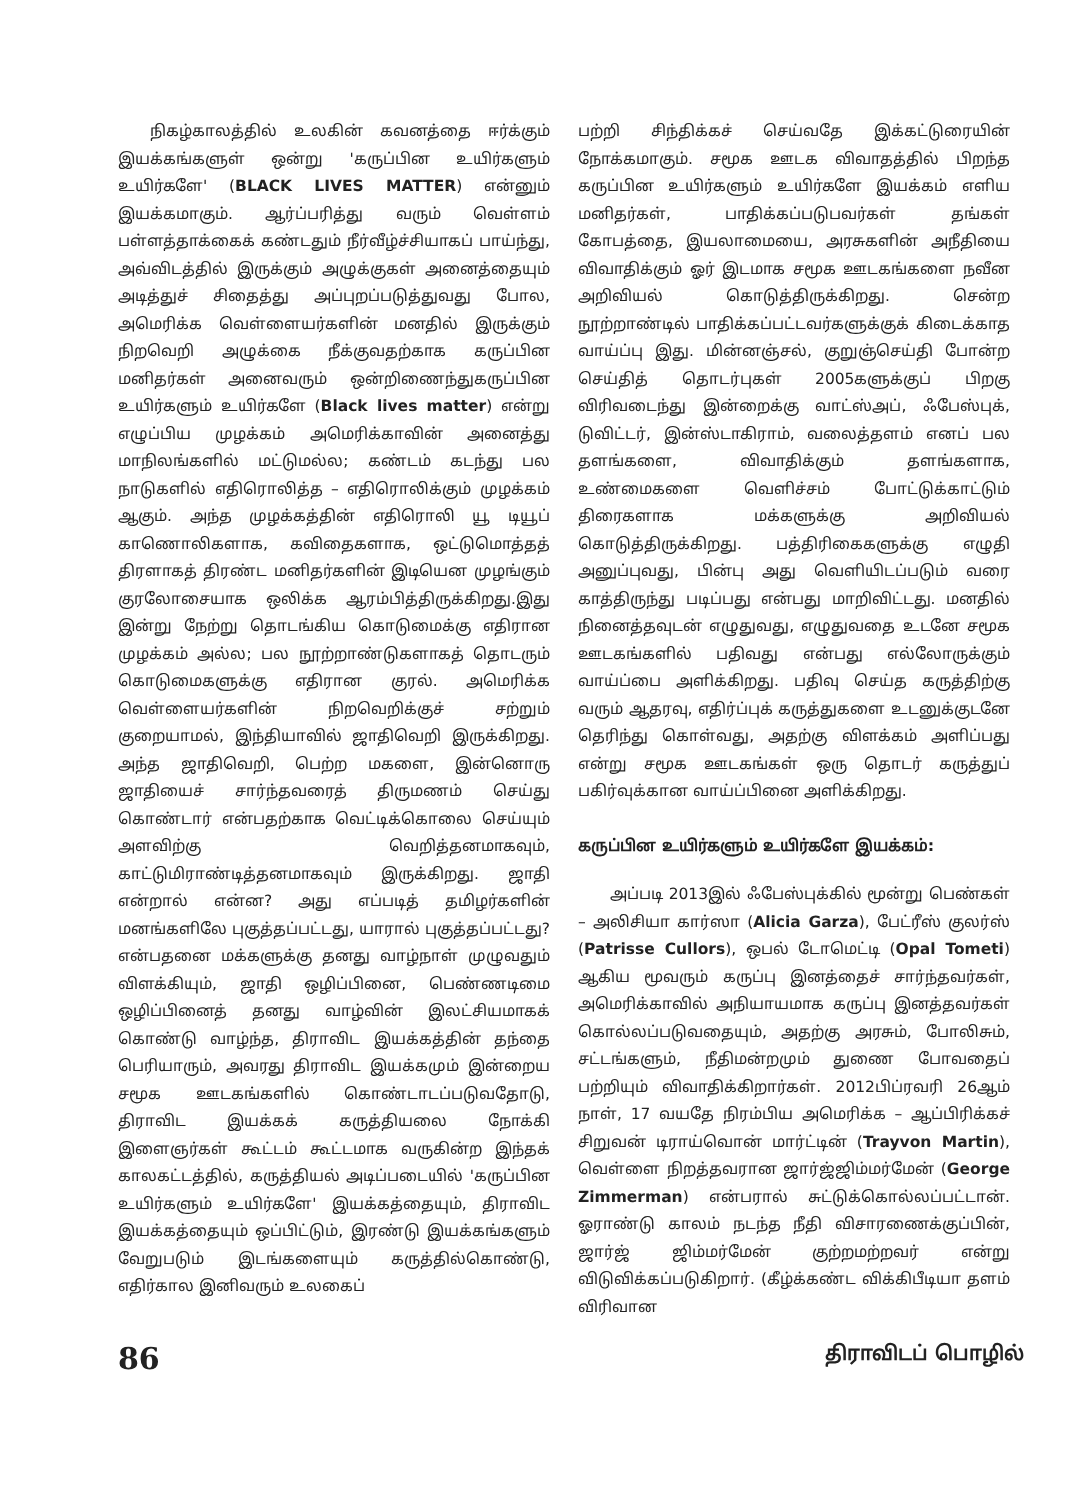நிகழ்காலத்தில் உலகின் கவனத்தை ஈர்க்கும் இயக்கங்களுள் ஒன்று 'கருப்பின உயிர்களும் உயிர்களே' (BLACK LIVES MATTER) என்னும் இயக்கமாகும். ஆர்ப்பரித்து வரும் வெள்ளம் பள்ளத்தாக்கைக் கண்டதும் நீர்வீழ்ச்சியாகப் பாய்ந்து, அவ்விடத்தில் இருக்கும் அழுக்குகள் அனைத்தையும் அடித்துச் சிதைத்து அப்புறப்படுத்துவது போல, அமெரிக்க வெள்ளையர்களின் மனதில் இருக்கும் நிறவெறி அழுக்கை நீக்குவதற்காக கருப்பின மனிதர்கள் அனைவரும் ஒன்றிணைந்துகருப்பின உயிர்களும் உயிர்களே (Black lives matter) என்று எழுப்பிய முழக்கம் அமெரிக்காவின் அனைத்து மாநிலங்களில் மட்டுமல்ல; கண்டம் கடந்து பல நாடுகளில் எதிரொலித்த – எதிரொலிக்கும் முழக்கம் ஆகும். அந்த முழக்கத்தின் எதிரொலி யூ டியூப் காணொலிகளாக, கவிதைகளாக, ஒட்டுமொத்தத் திரளாகத் திரண்ட மனிதர்களின் இடியென முழங்கும் குரலோசையாக ஒலிக்க ஆரம்பித்திருக்கிறது.இது இன்று நேற்று தொடங்கிய கொடுமைக்கு எதிரான முழக்கம் அல்ல; பல நூற்றாண்டுகளாகத் தொடரும் கொடுமைகளுக்கு எதிரான குரல். அமெரிக்க வெள்ளையர்களின் நிறவெறிக்குச் சற்றும் குறையாமல், இந்தியாவில் ஜாதிவெறி இருக்கிறது. அந்த ஜாதிவெறி, பெற்ற மகளை, இன்னொரு ஜாதியைச் சார்ந்தவரைத் திருமணம் செய்து கொண்டார் என்பதற்காக வெட்டிக்கொலை செய்யும் அளவிற்கு வெறித்தனமாகவும், காட்டுமிராண்டித்தனமாகவும் இருக்கிறது. ஜாதி என்றால் என்ன? அது எப்படித் தமிழர்களின் மனங்களிலே புகுத்தப்பட்டது, யாரால் புகுத்தப்பட்டது? என்பதனை மக்களுக்கு தனது வாழ்நாள் முழுவதும் விளக்கியும், ஜாதி ஒழிப்பினை, பெண்ணடிமை ஒழிப்பினைத் தனது வாழ்வின் இலட்சியமாகக் கொண்டு வாழ்ந்த, திராவிட இயக்கத்தின் தந்தை பெரியாரும், அவரது திராவிட இயக்கமும் இன்றைய சமூக ஊடகங்களில் கொண்டாடப்படுவதோடு, திராவிட இயக்கக் கருத்தியலை நோக்கி இளைஞர்கள் கூட்டம் கூட்டமாக வருகின்ற இந்தக் காலகட்டத்தில், கருத்தியல் அடிப்படையில் 'கருப்பின உயிர்களும் உயிர்களே' இயக்கத்தையும், திராவிட இயக்கத்தையும் ஒப்பிட்டும், இரண்டு இயக்கங்களும் வேறுபடும் இடங்களையும் கருத்தில்கொண்டு, எதிர்கால இனிவரும் உலகைப்
பற்றி சிந்திக்கச் செய்வதே இக்கட்டுரையின் நோக்கமாகும். சமூக ஊடக விவாதத்தில் பிறந்த கருப்பின உயிர்களும் உயிர்களே இயக்கம் எளிய மனிதர்கள், பாதிக்கப்படுபவர்கள் தங்கள் கோபத்தை, இயலாமையை, அரசுகளின் அநீதியை விவாதிக்கும் ஓர் இடமாக சமூக ஊடகங்களை நவீன அறிவியல் கொடுத்திருக்கிறது. சென்ற நூற்றாண்டில் பாதிக்கப்பட்டவர்களுக்குக் கிடைக்காத வாய்ப்பு இது. மின்னஞ்சல், குறுஞ்செய்தி போன்ற செய்தித் தொடர்புகள் 2005களுக்குப் பிறகு விரிவடைந்து இன்றைக்கு வாட்ஸ்அப், ஃபேஸ்புக், டுவிட்டர், இன்ஸ்டாகிராம், வலைத்தளம் எனப் பல தளங்களை, விவாதிக்கும் தளங்களாக, உண்மைகளை வெளிச்சம் போட்டுக்காட்டும் திரைகளாக மக்களுக்கு அறிவியல் கொடுத்திருக்கிறது. பத்திரிகைகளுக்கு எழுதி அனுப்புவது, பின்பு அது வெளியிடப்படும் வரை காத்திருந்து படிப்பது என்பது மாறிவிட்டது. மனதில் நினைத்தவுடன் எழுதுவது, எழுதுவதை உடனே சமூக ஊடகங்களில் பதிவது என்பது எல்லோருக்கும் வாய்ப்பை அளிக்கிறது. பதிவு செய்த கருத்திற்கு வரும் ஆதரவு, எதிர்ப்புக் கருத்துகளை உடனுக்குடனே தெரிந்து கொள்வது, அதற்கு விளக்கம் அளிப்பது என்று சமூக ஊடகங்கள் ஒரு தொடர் கருத்துப் பகிர்வுக்கான வாய்ப்பினை அளிக்கிறது.
கருப்பின உயிர்களும் உயிர்களே இயக்கம்:
அப்படி 2013இல் ஃபேஸ்புக்கில் மூன்று பெண்கள் – அலிசியா கார்ஸா (Alicia Garza), பேட்ரீஸ் குலர்ஸ் (Patrisse Cullors), ஒபல் டோமெட்டி (Opal Tometi) ஆகிய மூவரும் கருப்பு இனத்தைச் சார்ந்தவர்கள், அமெரிக்காவில் அநியாயமாக கருப்பு இனத்தவர்கள் கொல்லப்படுவதையும், அதற்கு அரசும், போலிசும், சட்டங்களும், நீதிமன்றமும் துணை போவதைப் பற்றியும் விவாதிக்கிறார்கள். 2012பிப்ரவரி 26ஆம் நாள், 17 வயதே நிரம்பிய அமெரிக்க – ஆப்பிரிக்கச் சிறுவன் டிராய்வொன் மார்ட்டின் (Trayvon Martin), வெள்ளை நிறத்தவரான ஜார்ஜ்ஜிம்மர்மேன் (George Zimmerman) என்பரால் சுட்டுக்கொல்லப்பட்டான். ஓராண்டு காலம் நடந்த நீதி விசாரணைக்குப்பின், ஜார்ஜ் ஜிம்மர்மேன் குற்றமற்றவர் என்று விடுவிக்கப்படுகிறார். (கீழ்க்கண்ட விக்கிபீடியா தளம் விரிவான
86 திராவிடப் பொழில்